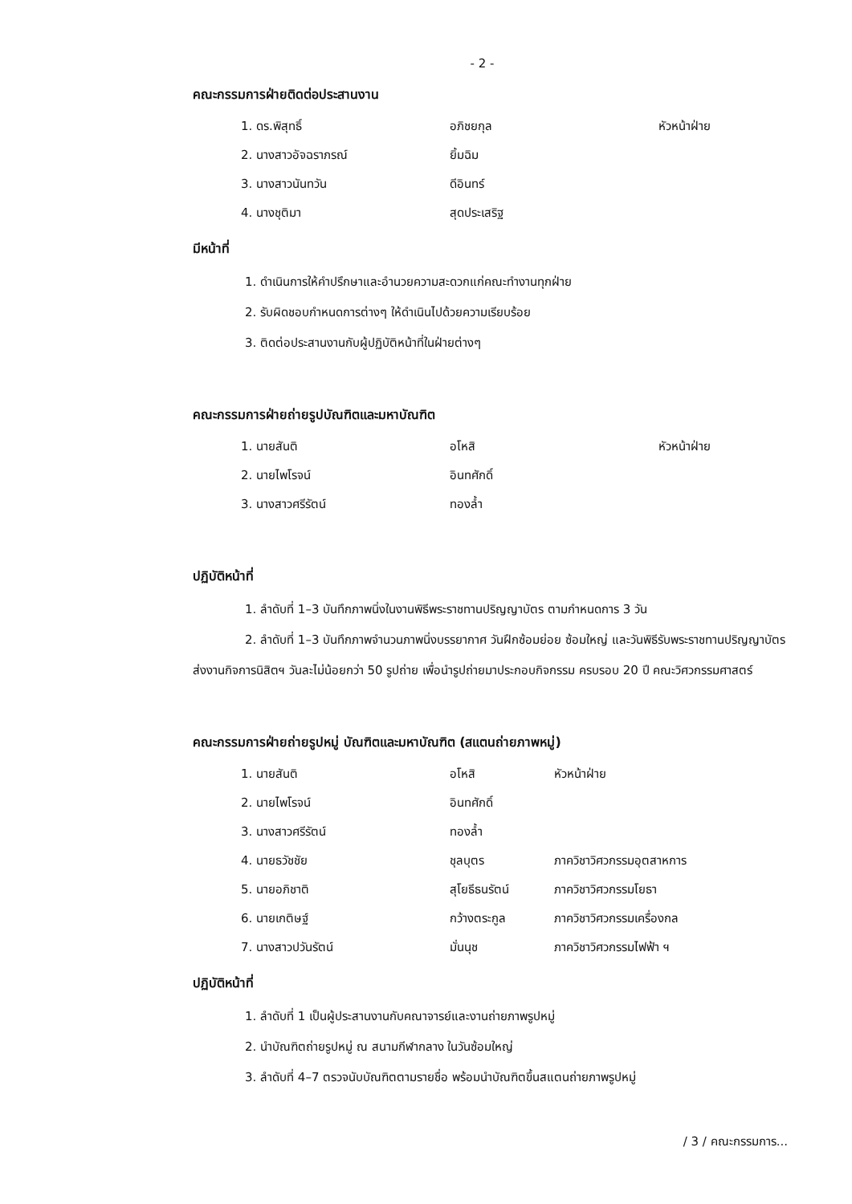- 2 -
คณะกรรมการฝ่ายติดต่อประสานงาน
| 1. ดร.พิสุทธิ์ | อภิชยกุล | หัวหน้าฝ่าย |
| 2. นางสาวอัจฉราภรณ์ | ยิ้มฉิม | |
| 3. นางสาวนันทวัน | ดีอินทร์ | |
| 4. นางชุติมา | สุดประเสริฐ | |
มีหน้าที่
1. ดำเนินการให้คำปรึกษาและอำนวยความสะดวกแก่คณะทำงานทุกฝ่าย
2. รับผิดชอบกำหนดการต่างๆ ให้ดำเนินไปด้วยความเรียบร้อย
3. ติดต่อประสานงานกับผู้ปฏิบัติหน้าที่ในฝ่ายต่างๆ
คณะกรรมการฝ่ายถ่ายรูปบัณฑิตและมหาบัณฑิต
| 1. นายสันติ | อโหสิ | หัวหน้าฝ่าย |
| 2. นายไพโรจน์ | อินทศักดิ์ | |
| 3. นางสาวศรีรัตน์ | ทองล้ำ | |
ปฏิบัติหน้าที่
1. ลำดับที่ 1–3 บันทึกภาพนิ่งในงานพิธีพระราชทานปริญญาบัตร ตามกำหนดการ 3 วัน
2. ลำดับที่ 1–3 บันทึกภาพจำนวนภาพนิ่งบรรยากาศ วันฝึกซ้อมย่อย ซ้อมใหญ่ และวันพิธีรับพระราชทานปริญญาบัตร ส่งงานกิจการนิสิตฯ วันละไม่น้อยกว่า 50 รูปถ่าย เพื่อนำรูปถ่ายมาประกอบกิจกรรม ครบรอบ 20 ปี คณะวิศวกรรมศาสตร์
คณะกรรมการฝ่ายถ่ายรูปหมู่ บัณฑิตและมหาบัณฑิต (สแตนถ่ายภาพหมู่)
| 1. นายสันติ | อโหสิ | หัวหน้าฝ่าย |
| 2. นายไพโรจน์ | อินทศักดิ์ | |
| 3. นางสาวศรีรัตน์ | ทองล้ำ | |
| 4. นายธวัชชัย | ชุลบุตร | ภาควิชาวิศวกรรมอุตสาหการ |
| 5. นายอภิชาติ | สุโยธีธนรัตน์ | ภาควิชาวิศวกรรมโยธา |
| 6. นายเกติษฐ์ | กว้างตระกูล | ภาควิชาวิศวกรรมเครื่องกล |
| 7. นางสาวปวันรัตน์ | มั่นนุช | ภาควิชาวิศวกรรมไฟฟ้า ฯ |
ปฏิบัติหน้าที่
1. ลำดับที่ 1 เป็นผู้ประสานงานกับคณาจารย์และงานถ่ายภาพรูปหมู่
2. นำบัณฑิตถ่ายรูปหมู่ ณ สนามกีฬากลาง ในวันซ้อมใหญ่
3. ลำดับที่ 4–7 ตรวจนับบัณฑิตตามรายชื่อ พร้อมนำบัณฑิตขึ้นสแตนถ่ายภาพรูปหมู่
/ 3 / คณะกรรมการ...